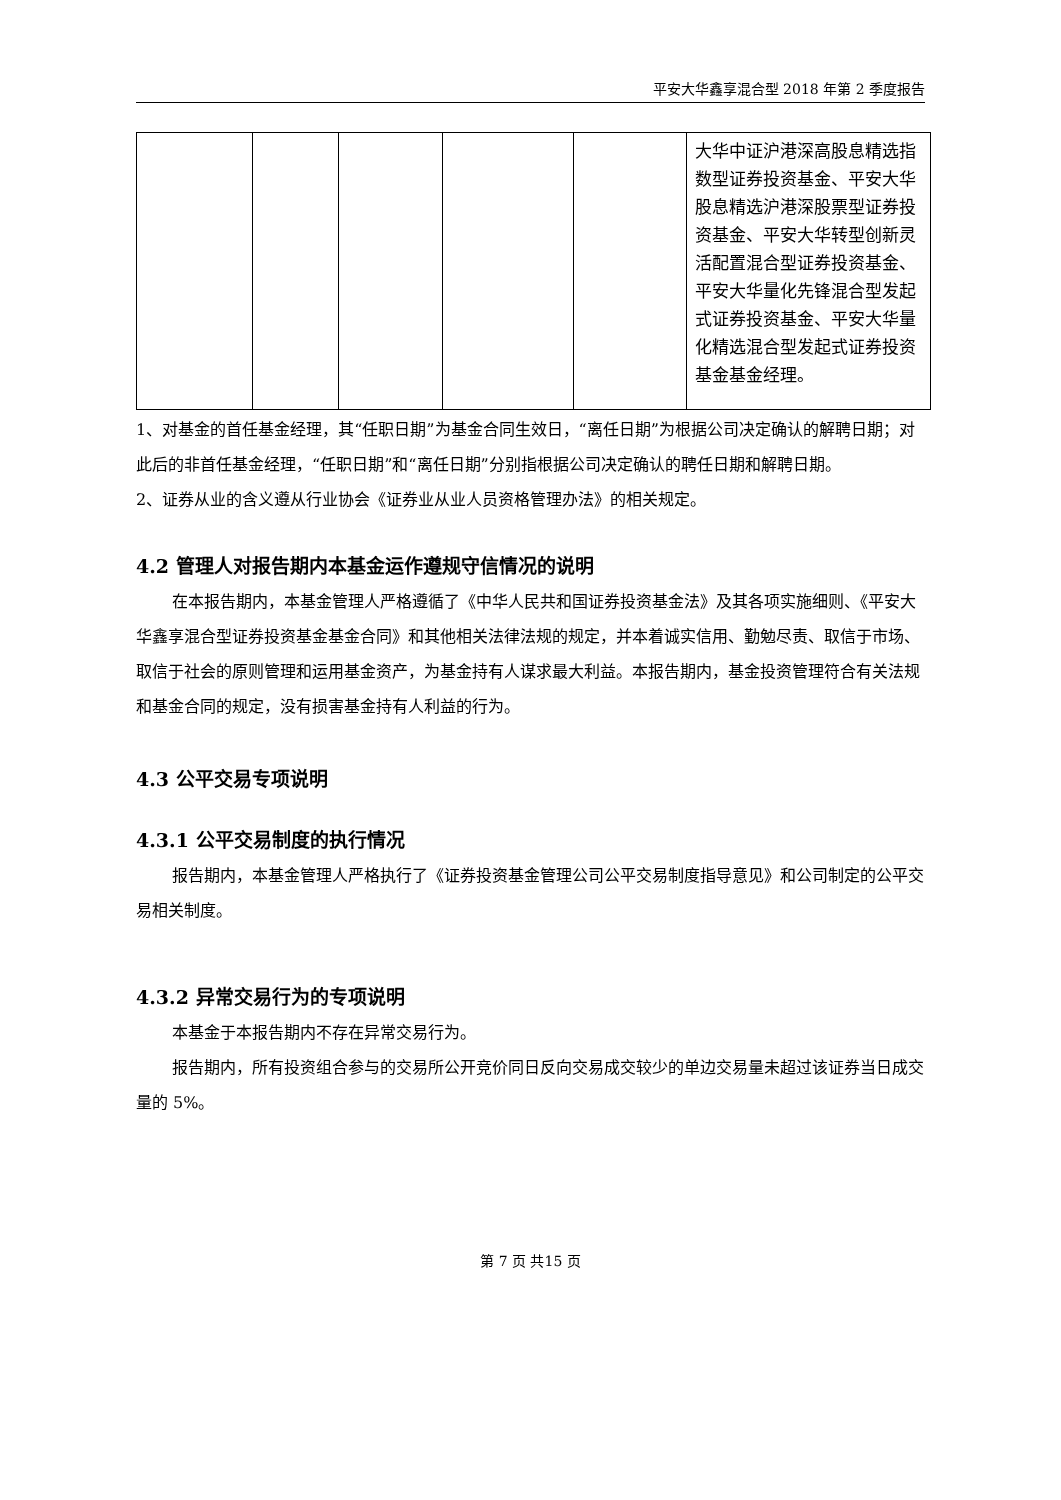平安大华鑫享混合型 2018 年第 2 季度报告
| | | | | | 大华中证沪港深高股息精选指数型证券投资基金、平安大华股息精选沪港深股票型证券投资基金、平安大华转型创新灵活配置混合型证券投资基金、平安大华量化先锋混合型发起式证券投资基金、平安大华量化精选混合型发起式证券投资基金基金经理。 |
1、对基金的首任基金经理，其“任职日期”为基金合同生效日，“离任日期”为根据公司决定确认的解聘日期；对此后的非首任基金经理，“任职日期”和“离任日期”分别指根据公司决定确认的聘任日期和解聘日期。
2、证券从业的含义遵从行业协会《证券业从业人员资格管理办法》的相关规定。
4.2 管理人对报告期内本基金运作遵规守信情况的说明
在本报告期内，本基金管理人严格遵循了《中华人民共和国证券投资基金法》及其各项实施细则、《平安大华鑫享混合型证券投资基金基金合同》和其他相关法律法规的规定，并本着诚实信用、勤勉尽责、取信于市场、取信于社会的原则管理和运用基金资产，为基金持有人谋求最大利益。本报告期内，基金投资管理符合有关法规和基金合同的规定，没有损害基金持有人利益的行为。
4.3 公平交易专项说明
4.3.1 公平交易制度的执行情况
报告期内，本基金管理人严格执行了《证券投资基金管理公司公平交易制度指导意见》和公司制定的公平交易相关制度。
4.3.2 异常交易行为的专项说明
本基金于本报告期内不存在异常交易行为。
报告期内，所有投资组合参与的交易所公开竞价同日反向交易成交较少的单边交易量未超过该证券当日成交量的 5%。
第 7 页 共15 页